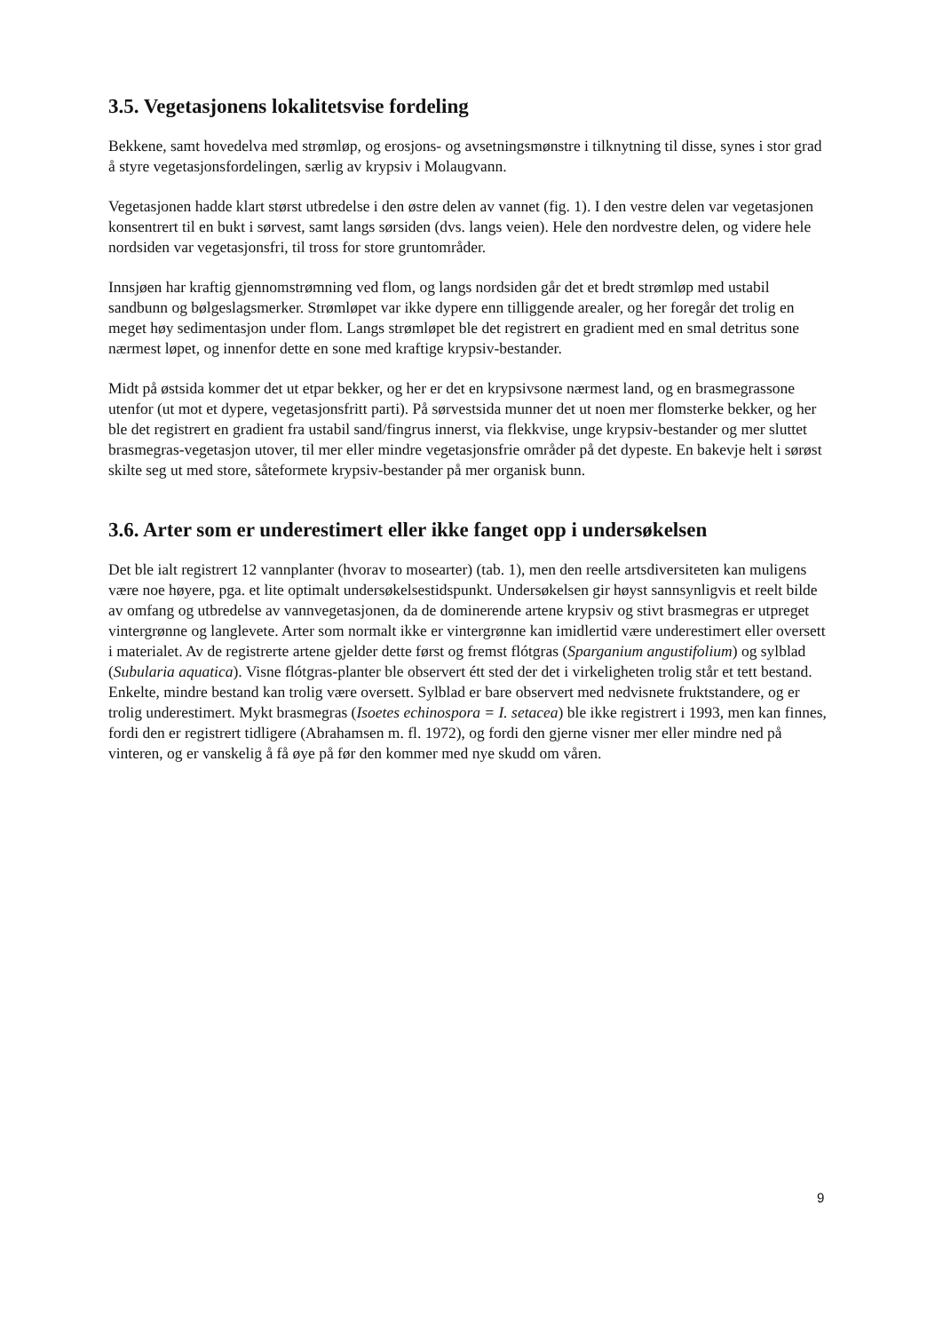3.5. Vegetasjonens lokalitetsvise fordeling
Bekkene, samt hovedelva med strømløp, og erosjons- og avsetningsmønstre i tilknytning til disse, synes i stor grad å styre vegetasjonsfordelingen, særlig av krypsiv i Molaugvann.
Vegetasjonen hadde klart størst utbredelse i den østre delen av vannet (fig. 1). I den vestre delen var vegetasjonen konsentrert til en bukt i sørvest, samt langs sørsiden (dvs. langs veien). Hele den nordvestre delen, og videre hele nordsiden var vegetasjonsfri, til tross for store gruntområder.
Innsjøen har kraftig gjennomstrømning ved flom, og langs nordsiden går det et bredt strømløp med ustabil sandbunn og bølgeslagsmerker. Strømløpet var ikke dypere enn tilliggende arealer, og her foregår det trolig en meget høy sedimentasjon under flom. Langs strømløpet ble det registrert en gradient med en smal detritus sone nærmest løpet, og innenfor dette en sone med kraftige krypsiv-bestander.
Midt på østsida kommer det ut etpar bekker, og her er det en krypsivsone nærmest land, og en brasmegrassone utenfor (ut mot et dypere, vegetasjonsfritt parti). På sørvestsida munner det ut noen mer flomsterke bekker, og her ble det registrert en gradient fra ustabil sand/fingrus innerst, via flekkvise, unge krypsiv-bestander og mer sluttet brasmegras-vegetasjon utover, til mer eller mindre vegetasjonsfrie områder på det dypeste. En bakevje helt i sørøst skilte seg ut med store, såteformete krypsiv-bestander på mer organisk bunn.
3.6. Arter som er underestimert eller ikke fanget opp i undersøkelsen
Det ble ialt registrert 12 vannplanter (hvorav to mosearter) (tab. 1), men den reelle artsdiversiteten kan muligens være noe høyere, pga. et lite optimalt undersøkelsestidspunkt. Undersøkelsen gir høyst sannsynligvis et reelt bilde av omfang og utbredelse av vannvegetasjonen, da de dominerende artene krypsiv og stivt brasmegras er utpreget vintergrønne og langlevete. Arter som normalt ikke er vintergrønne kan imidlertid være underestimert eller oversett i materialet. Av de registrerte artene gjelder dette først og fremst flótgras (Sparganium angustifolium) og sylblad (Subularia aquatica). Visne flótgras-planter ble observert étt sted der det i virkeligheten trolig står et tett bestand. Enkelte, mindre bestand kan trolig være oversett. Sylblad er bare observert med nedvisnete fruktstandere, og er trolig underestimert. Mykt brasmegras (Isoetes echinospora = I. setacea) ble ikke registrert i 1993, men kan finnes, fordi den er registrert tidligere (Abrahamsen m. fl. 1972), og fordi den gjerne visner mer eller mindre ned på vinteren, og er vanskelig å få øye på før den kommer med nye skudd om våren.
9